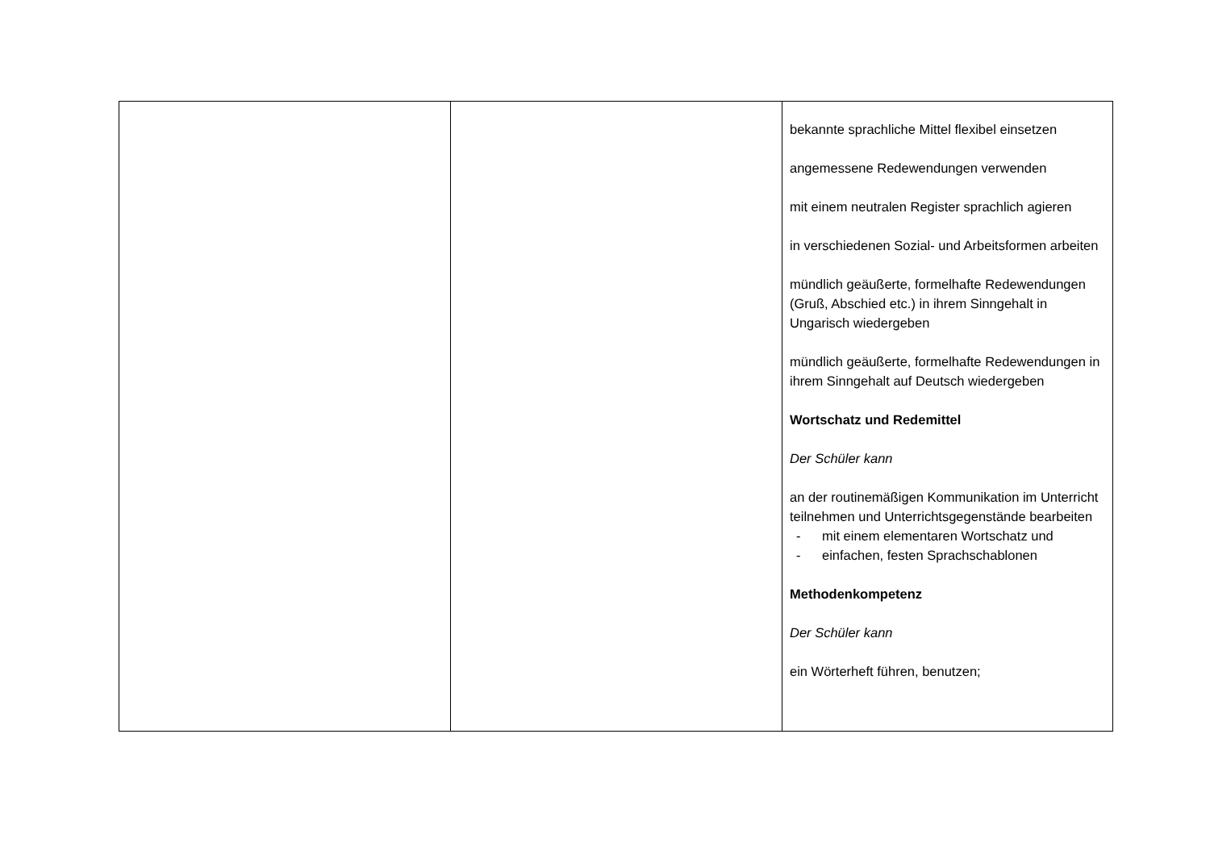| | | bekannte sprachliche Mittel flexibel einsetzen angemessene Redewendungen verwenden mit einem neutralen Register sprachlich agieren in verschiedenen Sozial- und Arbeitsformen arbeiten mündlich geäußerte, formelhafte Redewendungen (Gruß, Abschied etc.) in ihrem Sinngehalt in Ungarisch wiedergeben mündlich geäußerte, formelhafte Redewendungen in ihrem Sinngehalt auf Deutsch wiedergeben Wortschatz und Redemittel Der Schüler kann an der routinemäßigen Kommunikation im Unterricht teilnehmen und Unterrichtsgegenstände bearbeiten - mit einem elementaren Wortschatz und - einfachen, festen Sprachschablonen Methodenkompetenz Der Schüler kann ein Wörterheft führen, benutzen; |